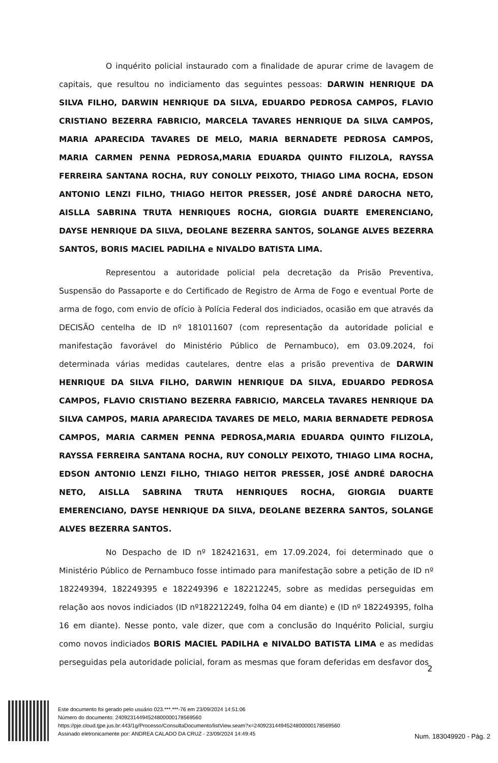O inquérito policial instaurado com a finalidade de apurar crime de lavagem de capitais, que resultou no indiciamento das seguintes pessoas: DARWIN HENRIQUE DA SILVA FILHO, DARWIN HENRIQUE DA SILVA, EDUARDO PEDROSA CAMPOS, FLAVIO CRISTIANO BEZERRA FABRICIO, MARCELA TAVARES HENRIQUE DA SILVA CAMPOS, MARIA APARECIDA TAVARES DE MELO, MARIA BERNADETE PEDROSA CAMPOS, MARIA CARMEN PENNA PEDROSA,MARIA EDUARDA QUINTO FILIZOLA, RAYSSA FERREIRA SANTANA ROCHA, RUY CONOLLY PEIXOTO, THIAGO LIMA ROCHA, EDSON ANTONIO LENZI FILHO, THIAGO HEITOR PRESSER, JOSÉ ANDRÉ DAROCHA NETO, AISLLA SABRINA TRUTA HENRIQUES ROCHA, GIORGIA DUARTE EMERENCIANO, DAYSE HENRIQUE DA SILVA, DEOLANE BEZERRA SANTOS, SOLANGE ALVES BEZERRA SANTOS, BORIS MACIEL PADILHA e NIVALDO BATISTA LIMA.
Representou a autoridade policial pela decretação da Prisão Preventiva, Suspensão do Passaporte e do Certificado de Registro de Arma de Fogo e eventual Porte de arma de fogo, com envio de ofício à Polícia Federal dos indiciados, ocasião em que através da DECISÃO centelha de ID nº 181011607 (com representação da autoridade policial e manifestação favorável do Ministério Público de Pernambuco), em 03.09.2024, foi determinada várias medidas cautelares, dentre elas a prisão preventiva de DARWIN HENRIQUE DA SILVA FILHO, DARWIN HENRIQUE DA SILVA, EDUARDO PEDROSA CAMPOS, FLAVIO CRISTIANO BEZERRA FABRICIO, MARCELA TAVARES HENRIQUE DA SILVA CAMPOS, MARIA APARECIDA TAVARES DE MELO, MARIA BERNADETE PEDROSA CAMPOS, MARIA CARMEN PENNA PEDROSA,MARIA EDUARDA QUINTO FILIZOLA, RAYSSA FERREIRA SANTANA ROCHA, RUY CONOLLY PEIXOTO, THIAGO LIMA ROCHA, EDSON ANTONIO LENZI FILHO, THIAGO HEITOR PRESSER, JOSÉ ANDRÉ DAROCHA NETO, AISLLA SABRINA TRUTA HENRIQUES ROCHA, GIORGIA DUARTE EMERENCIANO, DAYSE HENRIQUE DA SILVA, DEOLANE BEZERRA SANTOS, SOLANGE ALVES BEZERRA SANTOS.
No Despacho de ID nº 182421631, em 17.09.2024, foi determinado que o Ministério Público de Pernambuco fosse intimado para manifestação sobre a petição de ID nº 182249394, 182249395 e 182249396 e 182212245, sobre as medidas perseguidas em relação aos novos indiciados (ID nº182212249, folha 04 em diante) e (ID nº 182249395, folha 16 em diante). Nesse ponto, vale dizer, que com a conclusão do Inquérito Policial, surgiu como novos indiciados BORIS MACIEL PADILHA e NIVALDO BATISTA LIMA e as medidas perseguidas pela autoridade policial, foram as mesmas que foram deferidas em desfavor dos
2
Este documento foi gerado pelo usuário 023.***.***-76 em 23/09/2024 14:51:06
Número do documento: 24092314494524800000178569560
https://pje.cloud.tjpe.jus.br:443/1g/Processo/ConsultaDocumento/listView.seam?x=24092314494524800000178569560
Assinado eletronicamente por: ANDREA CALADO DA CRUZ - 23/09/2024 14:49:45
Num. 183049920 - Pág. 2